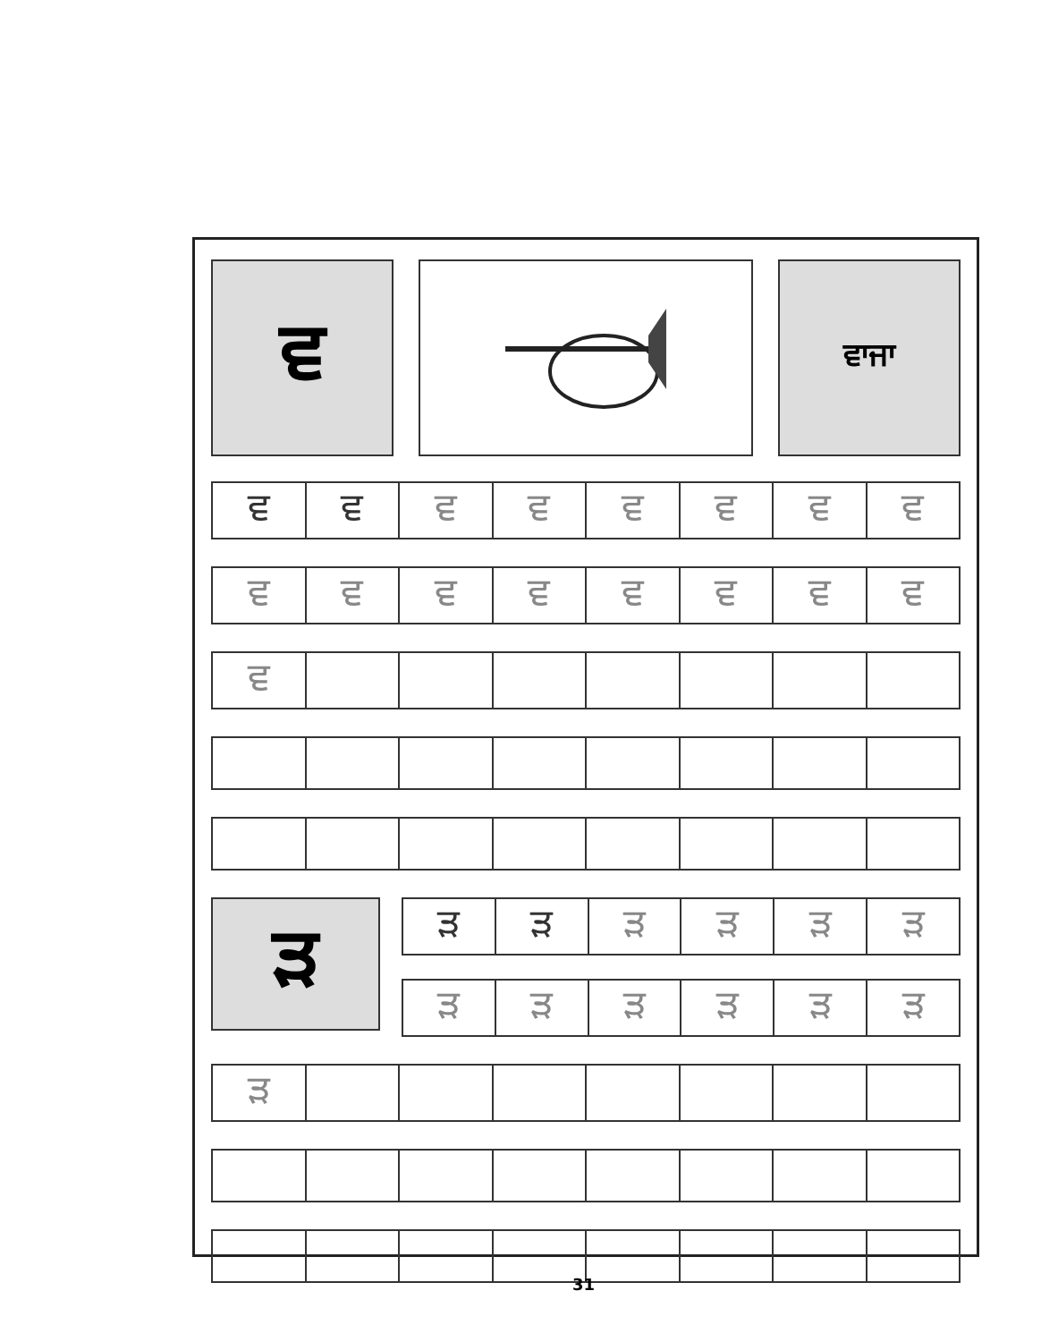ਵ
ਵਾਜਾ
| ਵ | ਵ | ਵ | ਵ | ਵ | ਵ | ਵ | ਵ |
| ਵ | ਵ | ਵ | ਵ | ਵ | ਵ | ਵ | ਵ |
| ਵ | | | | | | | |
ੜ
| ੜ | ੜ | ੜ | ੜ | ੜ | ੜ |
| ੜ | ੜ | ੜ | ੜ | ੜ | ੜ |
| ੜ | | | | | | | |
31